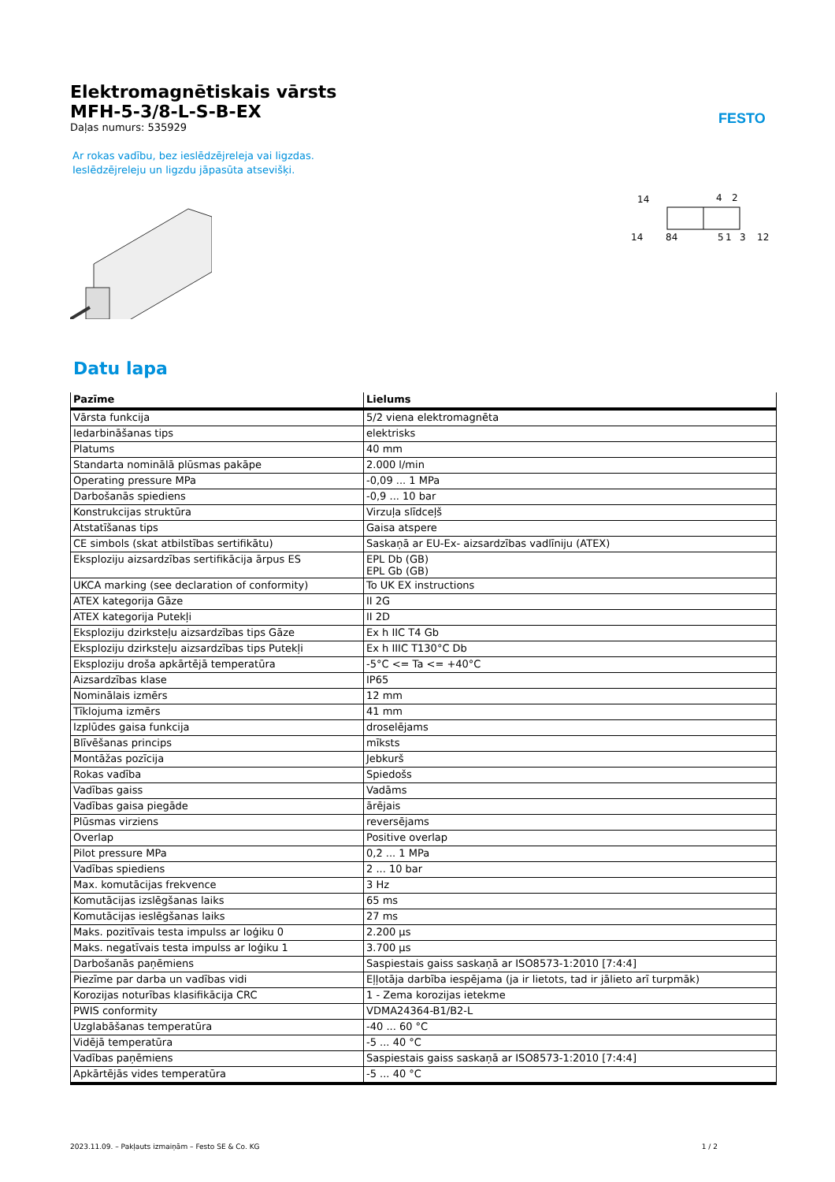FESTO
Elektromagnētiskais vārsts
MFH-5-3/8-L-S-B-EX
Daļas numurs: 535929
Ar rokas vadību, bez ieslēdzējreleja vai ligzdas. Ieslēdzējreleju un ligzdu jāpasūta atsevišķi.
14
4
2
14
84
5
1
3
12
Datu lapa
| Pazīme | Lielums |
| --- | --- |
| Vārsta funkcija | 5/2 viena elektromagnēta |
| Iedarbināšanas tips | elektrisks |
| Platums | 40 mm |
| Standarta nominālā plūsmas pakāpe | 2.000 l/min |
| Operating pressure MPa | -0,09 ... 1 MPa |
| Darbošanās spiediens | -0,9 ... 10 bar |
| Konstrukcijas struktūra | Virzuļa slīdceļš |
| Atstatīšanas tips | Gaisa atspere |
| CE simbols (skat atbilstības sertifikātu) | Saskaņā ar EU-Ex- aizsardzības vadlīniju (ATEX) |
| Eksploziju aizsardzības sertifikācija ārpus ES | EPL Db (GB) EPL Gb (GB) |
| UKCA marking (see declaration of conformity) | To UK EX instructions |
| ATEX kategorija Gāze | II 2G |
| ATEX kategorija Putekļi | II 2D |
| Eksploziju dzirksteļu aizsardzības tips Gāze | Ex h IIC T4 Gb |
| Eksploziju dzirksteļu aizsardzības tips Putekļi | Ex h IIIC T130°C Db |
| Eksploziju droša apkārtējā temperatūra | -5°C <= Ta <= +40°C |
| Aizsardzības klase | IP65 |
| Nominālais izmērs | 12 mm |
| Tīklojuma izmērs | 41 mm |
| Izplūdes gaisa funkcija | droselējams |
| Blīvēšanas princips | mīksts |
| Montāžas pozīcija | Jebkurš |
| Rokas vadība | Spiedošs |
| Vadības gaiss | Vadāms |
| Vadības gaisa piegāde | ārējais |
| Plūsmas virziens | reversējams |
| Overlap | Positive overlap |
| Pilot pressure MPa | 0,2 ... 1 MPa |
| Vadības spiediens | 2 ... 10 bar |
| Max. komutācijas frekvence | 3 Hz |
| Komutācijas izslēgšanas laiks | 65 ms |
| Komutācijas ieslēgšanas laiks | 27 ms |
| Maks. pozitīvais testa impulss ar loģiku 0 | 2.200 µs |
| Maks. negatīvais testa impulss ar loģiku 1 | 3.700 µs |
| Darbošanās paņēmiens | Saspiestais gaiss saskaņā ar ISO8573-1:2010 [7:4:4] |
| Piezīme par darba un vadības vidi | Eļļotāja darbība iespējama (ja ir lietots, tad ir jālieto arī turpmāk) |
| Korozijas noturības klasifikācija CRC | 1 - Zema korozijas ietekme |
| PWIS conformity | VDMA24364-B1/B2-L |
| Uzglabāšanas temperatūra | -40 ... 60 °C |
| Vidējā temperatūra | -5 ... 40 °C |
| Vadības paņēmiens | Saspiestais gaiss saskaņā ar ISO8573-1:2010 [7:4:4] |
| Apkārtējās vides temperatūra | -5 ... 40 °C |
2023.11.09. – Pakļauts izmaiņām – Festo SE & Co. KG 1 / 2